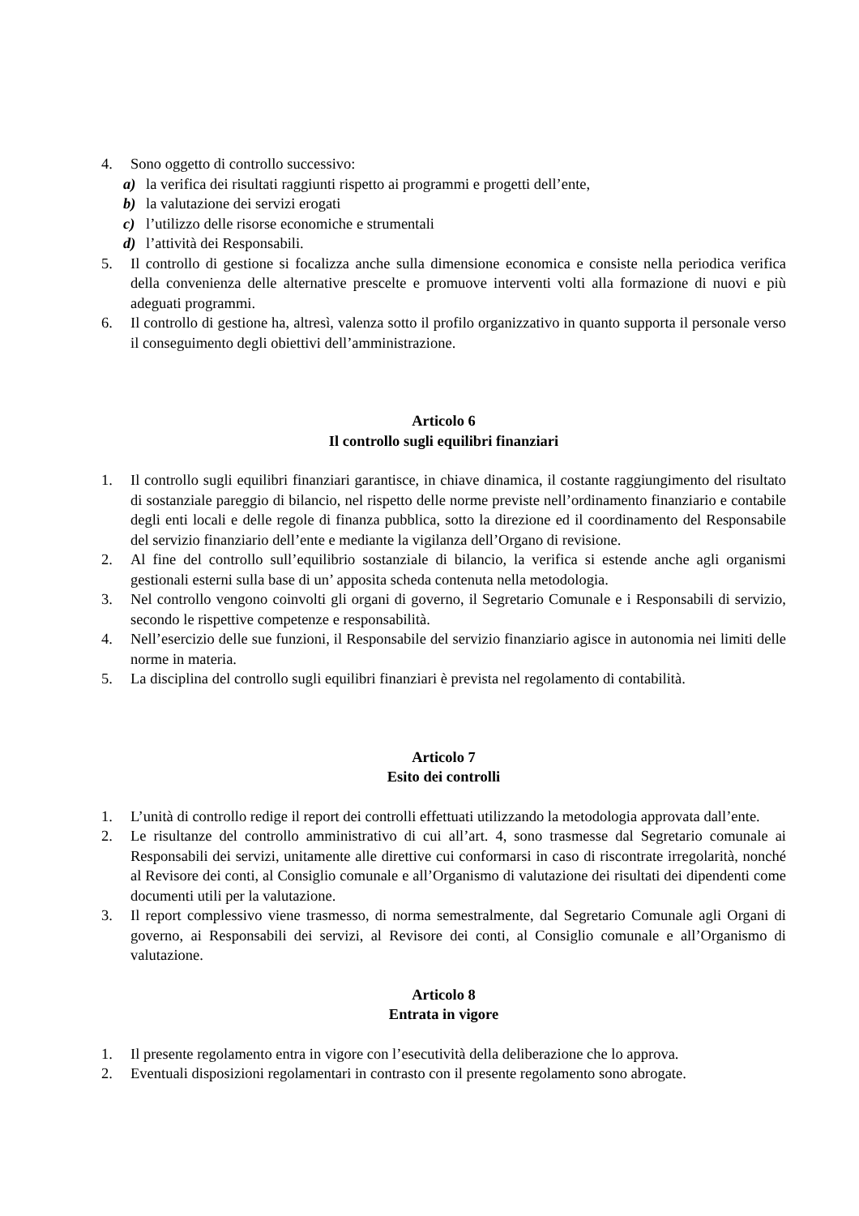4. Sono oggetto di controllo successivo:
a) la verifica dei risultati raggiunti rispetto ai programmi e progetti dell’ente,
b) la valutazione dei servizi erogati
c) l’utilizzo delle risorse economiche e strumentali
d) l’attività dei Responsabili.
5. Il controllo di gestione si focalizza anche sulla dimensione economica e consiste nella periodica verifica della convenienza delle alternative prescelte e promuove interventi volti alla formazione di nuovi e più adeguati programmi.
6. Il controllo di gestione ha, altresì, valenza sotto il profilo organizzativo in quanto supporta il personale verso il conseguimento degli obiettivi dell’amministrazione.
Articolo 6
Il controllo sugli equilibri finanziari
1. Il controllo sugli equilibri finanziari garantisce, in chiave dinamica, il costante raggiungimento del risultato di sostanziale pareggio di bilancio, nel rispetto delle norme previste nell’ordinamento finanziario e contabile degli enti locali e delle regole di finanza pubblica, sotto la direzione ed il coordinamento del Responsabile del servizio finanziario dell’ente e mediante la vigilanza dell’Organo di revisione.
2. Al fine del controllo sull’equilibrio sostanziale di bilancio, la verifica si estende anche agli organismi gestionali esterni sulla base di un’ apposita scheda contenuta nella metodologia.
3. Nel controllo vengono coinvolti gli organi di governo, il Segretario Comunale e i Responsabili di servizio, secondo le rispettive competenze e responsabilità.
4. Nell’esercizio delle sue funzioni, il Responsabile del servizio finanziario agisce in autonomia nei limiti delle norme in materia.
5. La disciplina del controllo sugli equilibri finanziari è prevista nel regolamento di contabilità.
Articolo 7
Esito dei controlli
1. L’unità di controllo redige il report dei controlli effettuati utilizzando la metodologia approvata dall’ente.
2. Le risultanze del controllo amministrativo di cui all’art. 4, sono trasmesse dal Segretario comunale ai Responsabili dei servizi, unitamente alle direttive cui conformarsi in caso di riscontrate irregolarità, nonché al Revisore dei conti, al Consiglio comunale e all’Organismo di valutazione dei risultati dei dipendenti come documenti utili per la valutazione.
3. Il report complessivo viene trasmesso, di norma semestralmente, dal Segretario Comunale agli Organi di governo, ai Responsabili dei servizi, al Revisore dei conti, al Consiglio comunale e all’Organismo di valutazione.
Articolo 8
Entrata in vigore
1. Il presente regolamento entra in vigore con l’esecutività della deliberazione che lo approva.
2. Eventuali disposizioni regolamentari in contrasto con il presente regolamento sono abrogate.